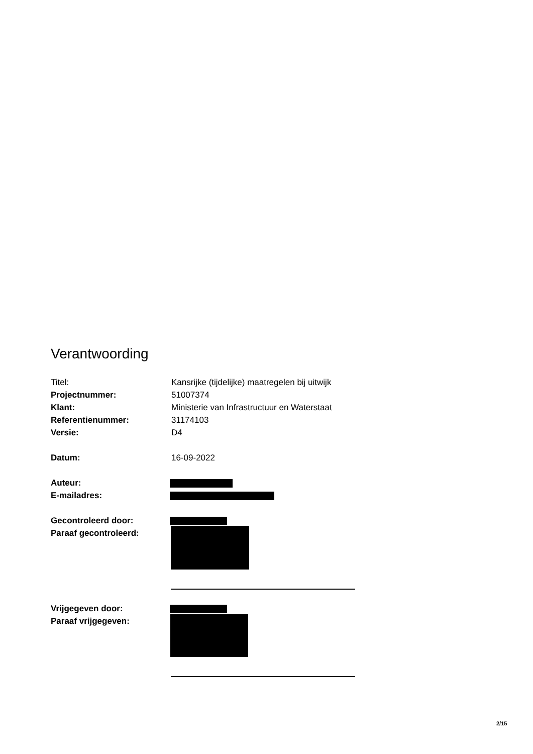Verantwoording
Titel: Kansrijke (tijdelijke) maatregelen bij uitwijk
Projectnummer: 51007374
Klant: Ministerie van Infrastructuur en Waterstaat
Referentienummer: 31174103
Versie: D4
Datum: 16-09-2022
Auteur:
E-mailadres:
Gecontroleerd door:
Paraaf gecontroleerd:
Vrijgegeven door:
Paraaf vrijgegeven:
2/15